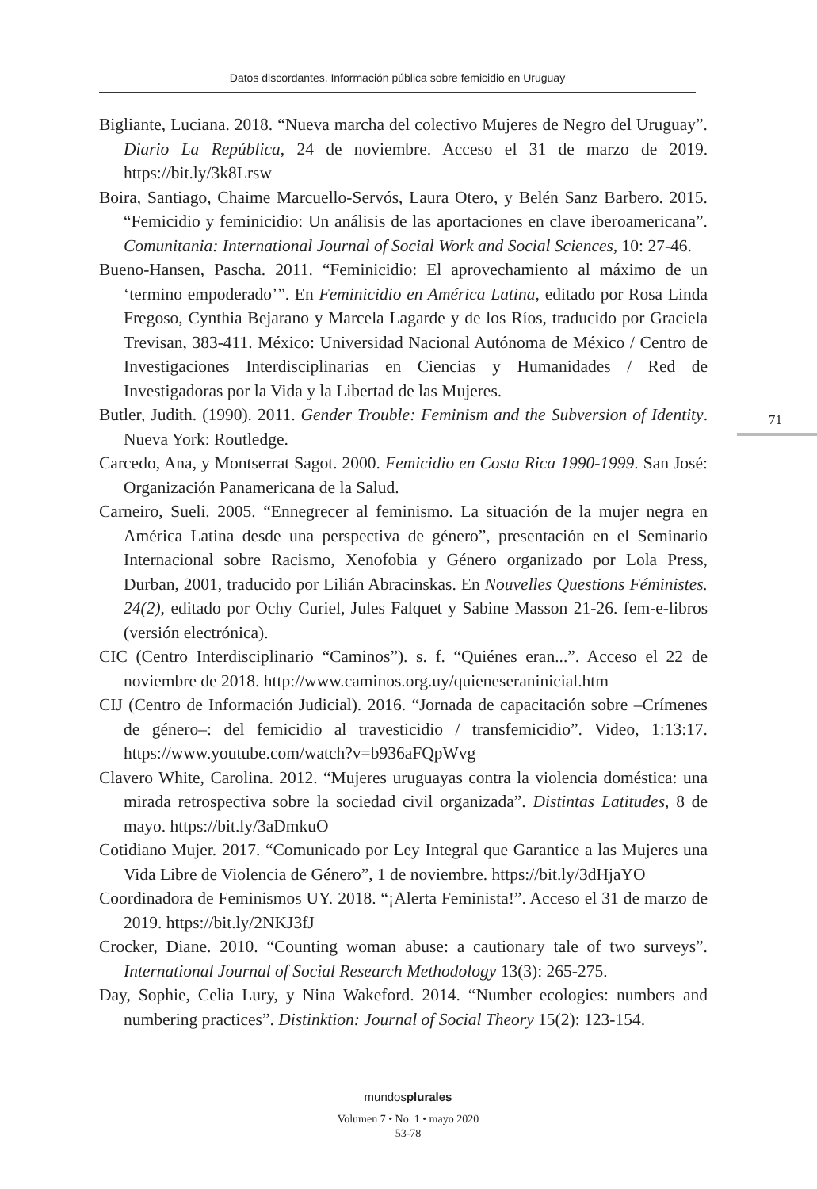Datos discordantes. Información pública sobre femicidio en Uruguay
Bigliante, Luciana. 2018. “Nueva marcha del colectivo Mujeres de Negro del Uruguay”. Diario La República, 24 de noviembre. Acceso el 31 de marzo de 2019. https://bit.ly/3k8Lrsw
Boira, Santiago, Chaime Marcuello-Servós, Laura Otero, y Belén Sanz Barbero. 2015. “Femicidio y feminicidio: Un análisis de las aportaciones en clave iberoamericana”. Comunitania: International Journal of Social Work and Social Sciences, 10: 27-46.
Bueno-Hansen, Pascha. 2011. “Feminicidio: El aprovechamiento al máximo de un ‘termino empoderado’”. En Feminicidio en América Latina, editado por Rosa Linda Fregoso, Cynthia Bejarano y Marcela Lagarde y de los Ríos, traducido por Graciela Trevisan, 383-411. México: Universidad Nacional Autónoma de México / Centro de Investigaciones Interdisciplinarias en Ciencias y Humanidades / Red de Investigadoras por la Vida y la Libertad de las Mujeres.
Butler, Judith. (1990). 2011. Gender Trouble: Feminism and the Subversion of Identity. Nueva York: Routledge.
Carcedo, Ana, y Montserrat Sagot. 2000. Femicidio en Costa Rica 1990-1999. San José: Organización Panamericana de la Salud.
Carneiro, Sueli. 2005. “Ennegrecer al feminismo. La situación de la mujer negra en América Latina desde una perspectiva de género”, presentación en el Seminario Internacional sobre Racismo, Xenofobia y Género organizado por Lola Press, Durban, 2001, traducido por Lilián Abracinskas. En Nouvelles Questions Féministes. 24(2), editado por Ochy Curiel, Jules Falquet y Sabine Masson 21-26. fem-e-libros (versión electrónica).
CIC (Centro Interdisciplinario “Caminos”). s. f. “Quiénes eran...”. Acceso el 22 de noviembre de 2018. http://www.caminos.org.uy/quieneseraninicial.htm
CIJ (Centro de Información Judicial). 2016. “Jornada de capacitación sobre –Crímenes de género–: del femicidio al travesticidio / transfemicidio”. Video, 1:13:17. https://www.youtube.com/watch?v=b936aFQpWvg
Clavero White, Carolina. 2012. “Mujeres uruguayas contra la violencia doméstica: una mirada retrospectiva sobre la sociedad civil organizada”. Distintas Latitudes, 8 de mayo. https://bit.ly/3aDmkuO
Cotidiano Mujer. 2017. “Comunicado por Ley Integral que Garantice a las Mujeres una Vida Libre de Violencia de Género”, 1 de noviembre. https://bit.ly/3dHjaYO
Coordinadora de Feminismos UY. 2018. “¡Alerta Feminista!”. Acceso el 31 de marzo de 2019. https://bit.ly/2NKJ3fJ
Crocker, Diane. 2010. “Counting woman abuse: a cautionary tale of two surveys”. International Journal of Social Research Methodology 13(3): 265-275.
Day, Sophie, Celia Lury, y Nina Wakeford. 2014. “Number ecologies: numbers and numbering practices”. Distinktion: Journal of Social Theory 15(2): 123-154.
71
mundosplurales
Volumen 7 • No. 1 • mayo 2020
53-78